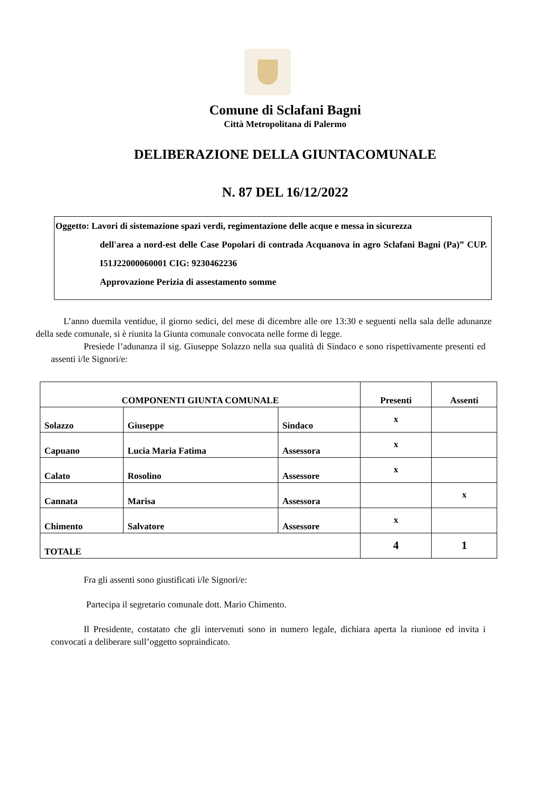Comune di Sclafani Bagni
Città Metropolitana di Palermo
DELIBERAZIONE DELLA GIUNTACOMUNALE
N. 87 DEL 16/12/2022
Oggetto: Lavori di sistemazione spazi verdi, regimentazione delle acque e messa in sicurezza
dell'area a nord-est delle Case Popolari di contrada Acquanova in agro Sclafani Bagni (Pa)” CUP. I51J22000060001 CIG: 9230462236
Approvazione Perizia di assestamento somme
L’anno duemila ventidue, il giorno sedici, del mese di dicembre alle ore 13:30 e seguenti nella sala delle adunanze della sede comunale, si è riunita la Giunta comunale convocata nelle forme di legge.
Presiede l’adunanza il sig. Giuseppe Solazzo nella sua qualità di Sindaco e sono rispettivamente presenti ed assenti i/le Signori/e:
| COMPONENTI GIUNTA COMUNALE | | | Presenti | Assenti |
| --- | --- | --- | --- | --- |
| Solazzo | Giuseppe | Sindaco | x | |
| Capuano | Lucia Maria Fatima | Assessora | x | |
| Calato | Rosolino | Assessore | x | |
| Cannata | Marisa | Assessora | | x |
| Chimento | Salvatore | Assessore | x | |
| TOTALE | | | 4 | 1 |
Fra gli assenti sono giustificati i/le Signori/e:
Partecipa il segretario comunale dott. Mario Chimento.
Il Presidente, costatato che gli intervenuti sono in numero legale, dichiara aperta la riunione ed invita i convocati a deliberare sull’oggetto sopraindicato.